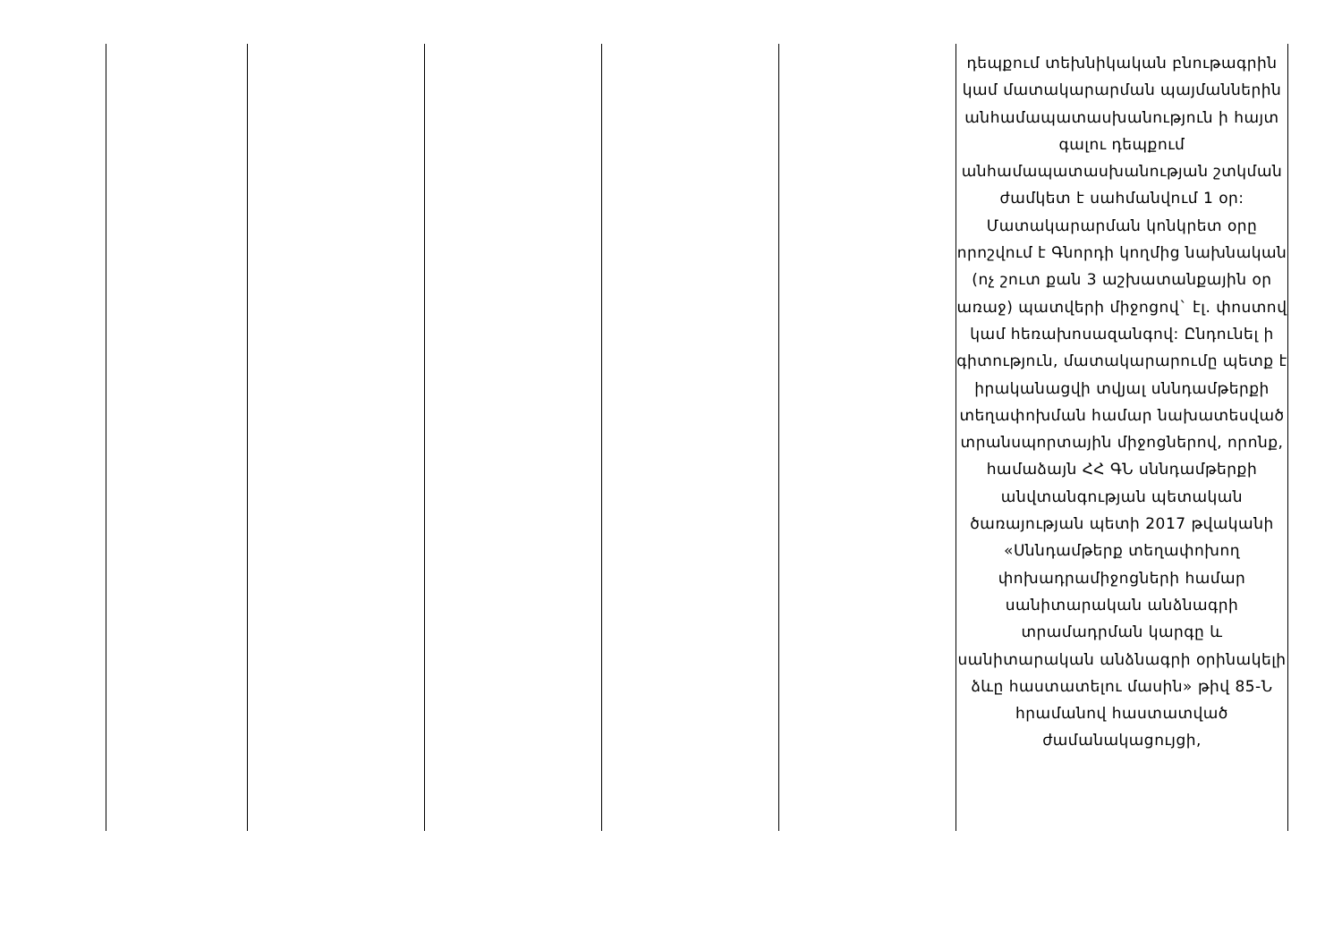| | | | | | դեպքում տեխնիկական բնութագրին կամ մատակարարման պայմաններին անհամապատասխանություն ի հայտ գալու դեպքում անհամապատասխանության շտկման ժամկետ է սահմանվում 1 օր: Մատակարարման կոնկրետ օրը որոշվում է Գնորդի կողմից նախնական (ոչ շուտ քան 3 աշխատանքային օր առաջ) պատվերի միջոցով` էլ. փոստով կամ հեռախոսազանգով: Ընդունել ի գիտություն, մատակարարումը պետք է իրականացվի տվյալ սննդամթերքի տեղափոխման համար նախատեսված տրանսպորտային միջոցներով, որոնք, համաձայն ՀՀ ԳՆ սննդամթերքի անվտանգության պետական ծառայության պետի 2017 թվականի «Սննդամթերք տեղափոխող փոխադրամիջոցների համար սանիտարական անձնագրի տրամադրման կարգը և սանիտարական անձնագրի օրինակելի ձևը հաստատելու մասին» թիվ 85-Ն հրամանով հաստատված ժամանակացույցի, |